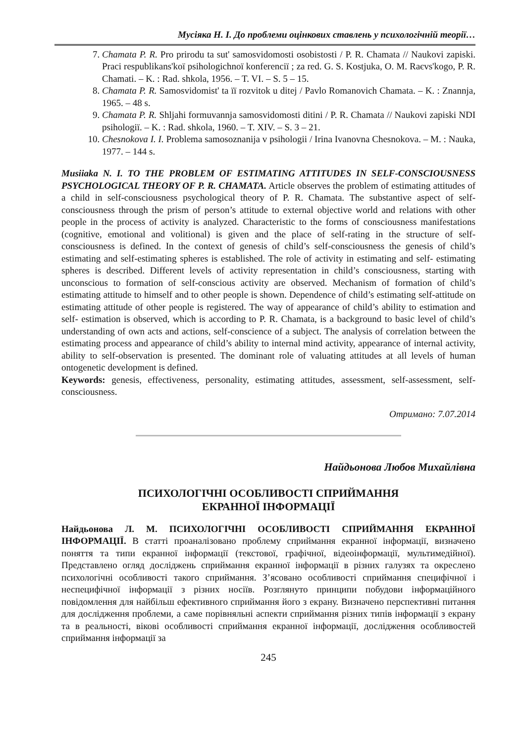Мусіяка Н. І. До проблеми оцінкових ставлень у психологічній теорії…
7. Chamata P. R. Pro prirodu ta sut' samosvidomosti osobistosti / P. R. Chamata // Naukovi zapiski. Praci respublikans'koї psihologichnoї konferencії ; za red. G. S. Kostjuka, O. M. Raєvs'kogo, P. R. Chamati. – K. : Rad. shkola, 1956. – T. VI. – S. 5 – 15.
8. Chamata P. R. Samosvidomist' ta її rozvitok u ditej / Pavlo Romanovich Chamata. – K. : Znannja, 1965. – 48 s.
9. Chamata P. R. Shljahi formuvannja samosvidomosti ditini / P. R. Chamata // Naukovi zapiski NDI psihologiї. – K. : Rad. shkola, 1960. – T. XIV. – S. 3 – 21.
10. Chesnokova I. I. Problema samosoznanija v psihologii / Irina Ivanovna Chesnokova. – M. : Nauka, 1977. – 144 s.
Musiiaka N. I. TO THE PROBLEM OF ESTIMATING ATTITUDES IN SELF-CONSCIOUSNESS PSYCHOLOGICAL THEORY OF P. R. CHAMATA. Article observes the problem of estimating attitudes of a child in self-consciousness psychological theory of P. R. Chamata. The substantive aspect of self-consciousness through the prism of person’s attitude to external objective world and relations with other people in the process of activity is analyzed. Characteristic to the forms of consciousness manifestations (cognitive, emotional and volitional) is given and the place of self-rating in the structure of self-consciousness is defined. In the context of genesis of child’s self-consciousness the genesis of child’s estimating and self-estimating spheres is established. The role of activity in estimating and self- estimating spheres is described. Different levels of activity representation in child’s consciousness, starting with unconscious to formation of self-conscious activity are observed. Mechanism of formation of child’s estimating attitude to himself and to other people is shown. Dependence of child’s estimating self-attitude on estimating attitude of other people is registered. The way of appearance of child’s ability to estimation and self- estimation is observed, which is according to P. R. Chamata, is a background to basic level of child’s understanding of own acts and actions, self-conscience of a subject. The analysis of correlation between the estimating process and appearance of child’s ability to internal mind activity, appearance of internal activity, ability to self-observation is presented. The dominant role of valuating attitudes at all levels of human ontogenetic development is defined.
Keywords: genesis, effectiveness, personality, estimating attitudes, assessment, self-assessment, self-consciousness.
Отримано: 7.07.2014
Найдьонова Любов Михайлівна
ПСИХОЛОГІЧНІ ОСОБЛИВОСТІ СПРИЙМАННЯ
ЕКРАННОЇ ІНФОРМАЦІЇ
Найдьонова Л. М. ПСИХОЛОГІЧНІ ОСОБЛИВОСТІ СПРИЙМАННЯ ЕКРАННОЇ ІНФОРМАЦІЇ. В статті проаналізовано проблему сприймання екранної інформації, визначено поняття та типи екранної інформації (текстової, графічної, відеоінформації, мультимедійної). Представлено огляд досліджень сприймання екранної інформації в різних галузях та окреслено психологічні особливості такого сприймання. З’ясовано особливості сприймання специфічної і неспецифічної інформації з різних носіїв. Розглянуто принципи побудови інформаційного повідомлення для найбільш ефективного сприймання його з екрану. Визначено перспективні питання для дослідження проблеми, а саме порівняльні аспекти сприймання різних типів інформації з екрану та в реальності, вікові особливості сприймання екранної інформації, дослідження особливостей сприймання інформації за
245